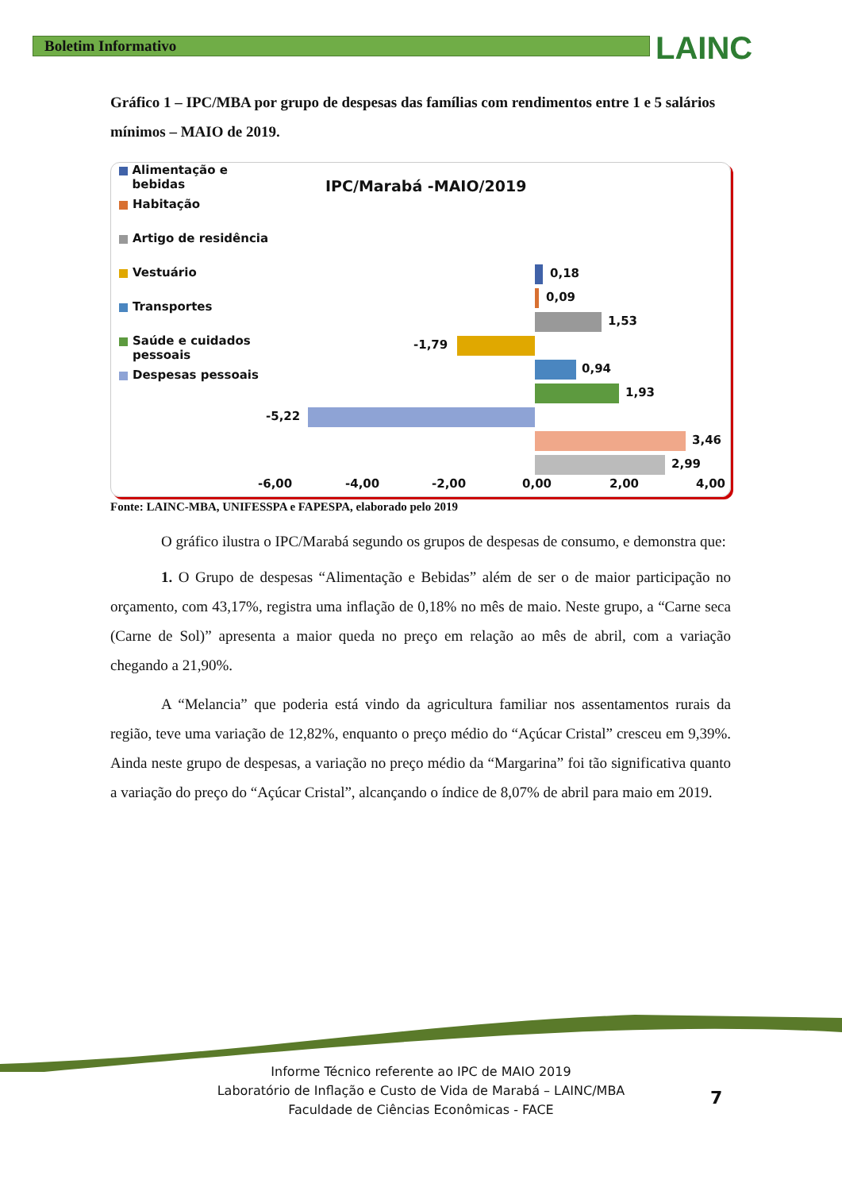Boletim Informativo LAINC
Gráfico 1 – IPC/MBA por grupo de despesas das famílias com rendimentos entre 1 e 5 salários mínimos – MAIO de 2019.
Alimentação e bebidas
Habitação
Artigo de residência
Vestuário
Transportes
Saúde e cuidados
pessoais
Despesas pessoais
IPC/Marabá -MAIO/2019
0,18
0,09
1,53
-1,79
0,94
1,93
-5,22
3,46
2,99
-6,00 -4,00 -2,00 0,00 2,00 4,00
Fonte: LAINC-MBA, UNIFESSPA e FAPESPA, elaborado pelo 2019
O gráfico ilustra o IPC/Marabá segundo os grupos de despesas de consumo, e demonstra que:
1. O Grupo de despesas “Alimentação e Bebidas” além de ser o de maior participação no orçamento, com 43,17%, registra uma inflação de 0,18% no mês de maio. Neste grupo, a “Carne seca (Carne de Sol)” apresenta a maior queda no preço em relação ao mês de abril, com a variação chegando a 21,90%.
A “Melancia” que poderia está vindo da agricultura familiar nos assentamentos rurais da região, teve uma variação de 12,82%, enquanto o preço médio do “Açúcar Cristal” cresceu em 9,39%. Ainda neste grupo de despesas, a variação no preço médio da “Margarina” foi tão significativa quanto a variação do preço do “Açúcar Cristal”, alcançando o índice de 8,07% de abril para maio em 2019.
Informe Técnico referente ao IPC de MAIO 2019
Laboratório de Inflação e Custo de Vida de Marabá – LAINC/MBA
Faculdade de Ciências Econômicas - FACE
7